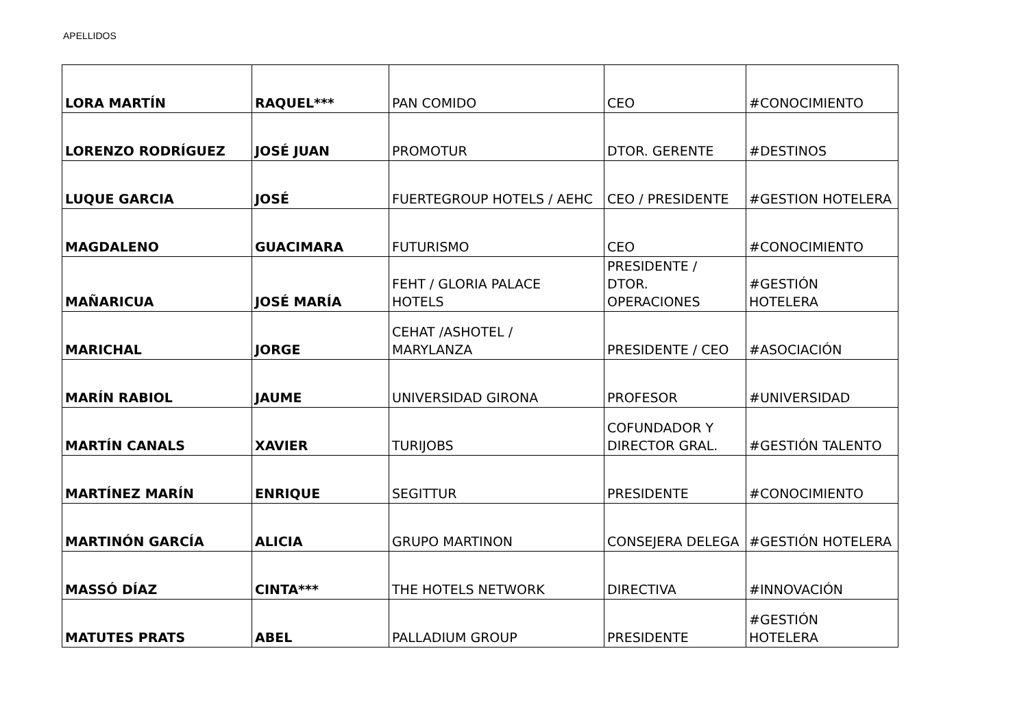APELLIDOS
| LORA MARTÍN | RAQUEL*** | PAN COMIDO | CEO | #CONOCIMIENTO |
| LORENZO RODRÍGUEZ | JOSÉ JUAN | PROMOTUR | DTOR. GERENTE | #DESTINOS |
| LUQUE GARCIA | JOSÉ | FUERTEGROUP HOTELS / AEHC | CEO / PRESIDENTE | #GESTION HOTELERA |
| MAGDALENO | GUACIMARA | FUTURISMO | CEO | #CONOCIMIENTO |
| MAÑARICUA | JOSÉ MARÍA | FEHT / GLORIA PALACE HOTELS | PRESIDENTE / DTOR. OPERACIONES | #GESTIÓN HOTELERA |
| MARICHAL | JORGE | CEHAT /ASHOTEL / MARYLANZA | PRESIDENTE / CEO | #ASOCIACIÓN |
| MARÍN RABIOL | JAUME | UNIVERSIDAD GIRONA | PROFESOR | #UNIVERSIDAD |
| MARTÍN CANALS | XAVIER | TURIJOBS | COFUNDADOR Y DIRECTOR GRAL. | #GESTIÓN TALENTO |
| MARTÍNEZ MARÍN | ENRIQUE | SEGITTUR | PRESIDENTE | #CONOCIMIENTO |
| MARTINÓN GARCÍA | ALICIA | GRUPO MARTINON | CONSEJERA DELEGA | #GESTIÓN HOTELERA |
| MASSÓ DÍAZ | CINTA*** | THE HOTELS NETWORK | DIRECTIVA | #INNOVACIÓN |
| MATUTES PRATS | ABEL | PALLADIUM GROUP | PRESIDENTE | #GESTIÓN HOTELERA |